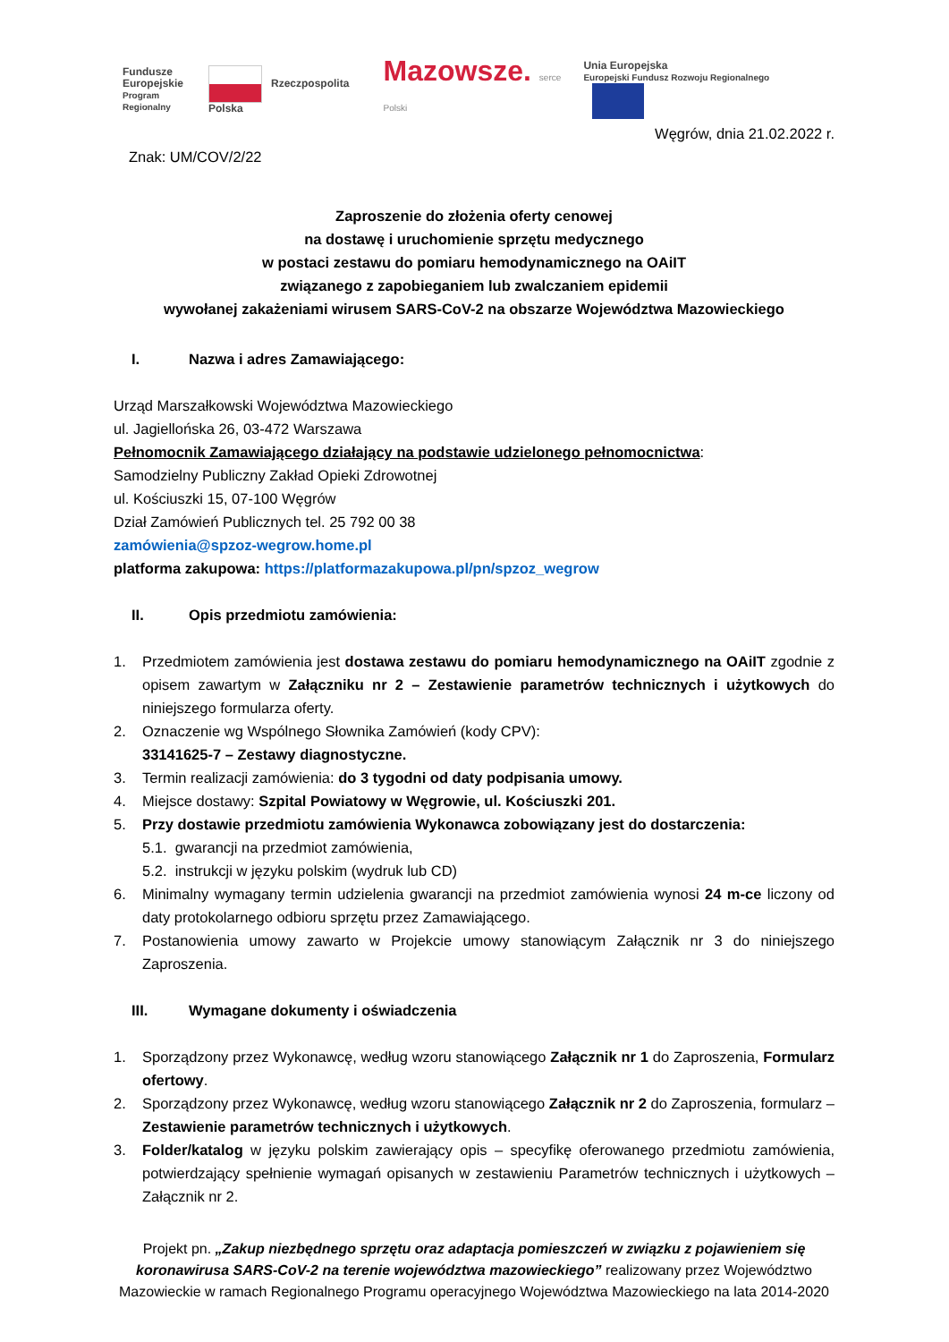Fundusze
Europejskie
Program Regionalny
Rzeczpospolita Polska
Mazowsze. serce Polski
Unia Europejska
Europejski Fundusz Rozwoju Regionalnego
Węgrów, dnia 21.02.2022 r.
Znak: UM/COV/2/22
Zaproszenie do złożenia oferty cenowej
na dostawę i uruchomienie sprzętu medycznego
w postaci zestawu do pomiaru hemodynamicznego na OAiIT
związanego z zapobieganiem lub zwalczaniem epidemii
wywołanej zakażeniami wirusem SARS-CoV-2 na obszarze Województwa Mazowieckiego
I. Nazwa i adres Zamawiającego:
Urząd Marszałkowski Województwa Mazowieckiego
ul. Jagiellońska 26, 03-472 Warszawa
Pełnomocnik Zamawiającego działający na podstawie udzielonego pełnomocnictwa:
Samodzielny Publiczny Zakład Opieki Zdrowotnej
ul. Kościuszki 15, 07-100 Węgrów
Dział Zamówień Publicznych tel. 25 792 00 38
zamówienia@spzoz-wegrow.home.pl
platforma zakupowa: https://platformazakupowa.pl/pn/spzoz_wegrow
II. Opis przedmiotu zamówienia:
1. Przedmiotem zamówienia jest dostawa zestawu do pomiaru hemodynamicznego na OAiIT zgodnie z opisem zawartym w Załączniku nr 2 – Zestawienie parametrów technicznych i użytkowych do niniejszego formularza oferty.
2. Oznaczenie wg Wspólnego Słownika Zamówień (kody CPV):
33141625-7 – Zestawy diagnostyczne.
3. Termin realizacji zamówienia: do 3 tygodni od daty podpisania umowy.
4. Miejsce dostawy: Szpital Powiatowy w Węgrowie, ul. Kościuszki 201.
5. Przy dostawie przedmiotu zamówienia Wykonawca zobowiązany jest do dostarczenia:
5.1. gwarancji na przedmiot zamówienia,
5.2. instrukcji w języku polskim (wydruk lub CD)
6. Minimalny wymagany termin udzielenia gwarancji na przedmiot zamówienia wynosi 24 m-ce liczony od daty protokolarnego odbioru sprzętu przez Zamawiającego.
7. Postanowienia umowy zawarto w Projekcie umowy stanowiącym Załącznik nr 3 do niniejszego Zaproszenia.
III. Wymagane dokumenty i oświadczenia
1. Sporządzony przez Wykonawcę, według wzoru stanowiącego Załącznik nr 1 do Zaproszenia, Formularz ofertowy.
2. Sporządzony przez Wykonawcę, według wzoru stanowiącego Załącznik nr 2 do Zaproszenia, formularz – Zestawienie parametrów technicznych i użytkowych.
3. Folder/katalog w języku polskim zawierający opis – specyfikę oferowanego przedmiotu zamówienia, potwierdzający spełnienie wymagań opisanych w zestawieniu Parametrów technicznych i użytkowych – Załącznik nr 2.
Projekt pn. „Zakup niezbędnego sprzętu oraz adaptacja pomieszczeń w związku z pojawieniem się koronawirusa SARS-CoV-2 na terenie województwa mazowieckiego” realizowany przez Województwo Mazowieckie w ramach Regionalnego Programu operacyjnego Województwa Mazowieckiego na lata 2014-2020